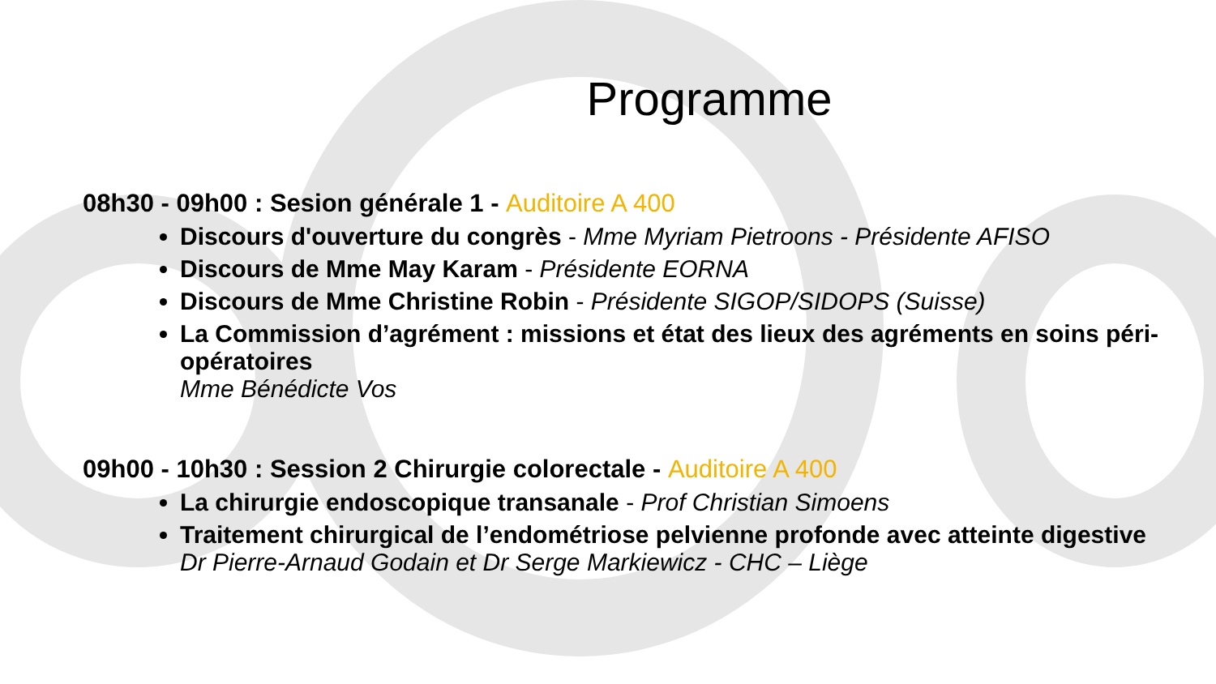Programme
08h30 - 09h00 : Sesion générale 1 - Auditoire A 400
Discours d'ouverture du congrès - Mme Myriam Pietroons - Présidente AFISO
Discours de Mme May Karam - Présidente EORNA
Discours de Mme Christine Robin - Présidente SIGOP/SIDOPS (Suisse)
La Commission d’agrément : missions et état des lieux des agréments en soins péri-opératoires
Mme Bénédicte Vos
09h00 - 10h30 : Session 2 Chirurgie colorectale - Auditoire A 400
La chirurgie endoscopique transanale - Prof Christian Simoens
Traitement chirurgical de l’endométriose pelvienne profonde avec atteinte digestive
Dr Pierre-Arnaud Godain et Dr Serge Markiewicz - CHC – Liège